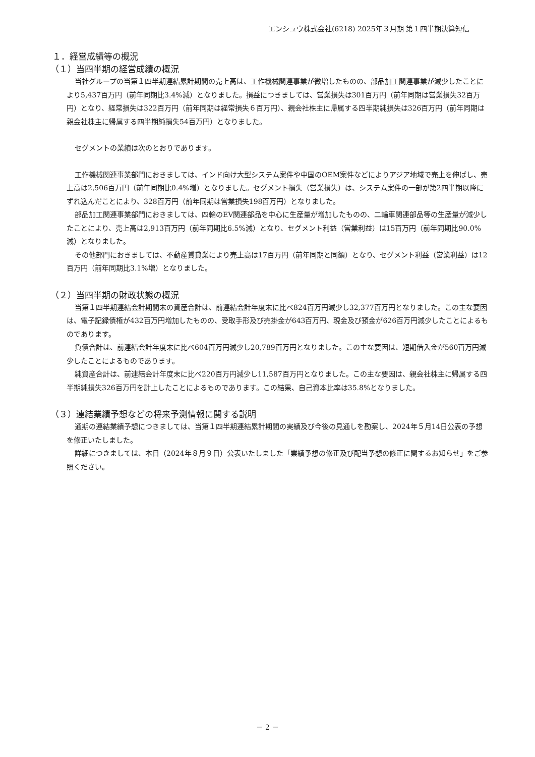エンシュウ株式会社(6218) 2025年３月期 第１四半期決算短信
１．経営成績等の概況
（１）当四半期の経営成績の概況
当社グループの当第１四半期連結累計期間の売上高は、工作機械関連事業が微増したものの、部品加工関連事業が減少したことにより5,437百万円（前年同期比3.4%減）となりました。損益につきましては、営業損失は301百万円（前年同期は営業損失32百万円）となり、経常損失は322百万円（前年同期は経常損失６百万円）、親会社株主に帰属する四半期純損失は326百万円（前年同期は親会社株主に帰属する四半期純損失54百万円）となりました。
セグメントの業績は次のとおりであります。
工作機械関連事業部門におきましては、インド向け大型システム案件や中国のOEM案件などによりアジア地域で売上を伸ばし、売上高は2,506百万円（前年同期比0.4%増）となりました。セグメント損失（営業損失）は、システム案件の一部が第2四半期以降にずれ込んだことにより、328百万円（前年同期は営業損失198百万円）となりました。
部品加工関連事業部門におきましては、四輪のEV関連部品を中心に生産量が増加したものの、二輪車関連部品等の生産量が減少したことにより、売上高は2,913百万円（前年同期比6.5%減）となり、セグメント利益（営業利益）は15百万円（前年同期比90.0%減）となりました。
その他部門におきましては、不動産賃貸業により売上高は17百万円（前年同期と同額）となり、セグメント利益（営業利益）は12百万円（前年同期比3.1%増）となりました。
（２）当四半期の財政状態の概況
当第１四半期連結会計期間末の資産合計は、前連結会計年度末に比べ824百万円減少し32,377百万円となりました。この主な要因は、電子記録債権が432百万円増加したものの、受取手形及び売掛金が643百万円、現金及び預金が626百万円減少したことによるものであります。
負債合計は、前連結会計年度末に比べ604百万円減少し20,789百万円となりました。この主な要因は、短期借入金が560百万円減少したことによるものであります。
純資産合計は、前連結会計年度末に比べ220百万円減少し11,587百万円となりました。この主な要因は、親会社株主に帰属する四半期純損失326百万円を計上したことによるものであります。この結果、自己資本比率は35.8%となりました。
（３）連結業績予想などの将来予測情報に関する説明
通期の連結業績予想につきましては、当第１四半期連結累計期間の実績及び今後の見通しを勘案し、2024年５月14日公表の予想を修正いたしました。
詳細につきましては、本日（2024年８月９日）公表いたしました「業績予想の修正及び配当予想の修正に関するお知らせ」をご参照ください。
－ 2 －